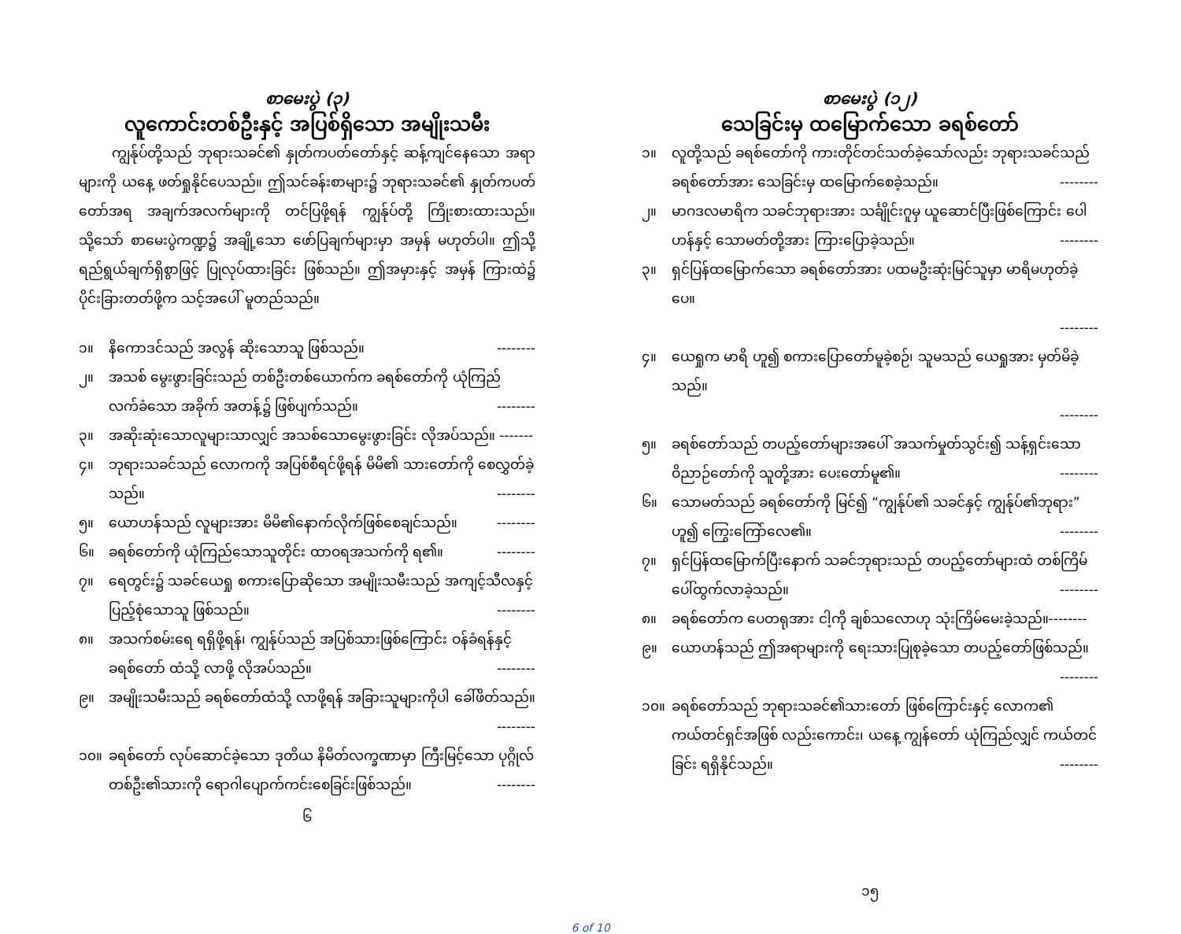စာမေးပွဲ (၃)
လူကောင်းတစ်ဦးနှင့် အပြစ်ရှိသော အမျိုးသမီး
ကျွန်ုပ်တို့သည် ဘုရားသခင်၏ နှုတ်ကပတ်တော်နှင့် ဆန့်ကျင်နေသော အရာများကို ယနေ့ ဖတ်ရှုနိုင်ပေသည်။ ဤသင်ခန်းစာများ၌ ဘုရားသခင်၏ နှုတ်ကပတ်တော်အရ အချက်အလက်များကို တင်ပြဖို့ရန် ကျွန်ုပ်တို့ ကြိုးစားထားသည်။ သို့သော် စာမေးပွဲကဏ္ဍ၌ အချို့သော ဖော်ပြချက်များမှာ အမှန် မဟုတ်ပါ။ ဤသို့ရည်ရွယ်ချက်ရှိစွာဖြင့် ပြုလုပ်ထားခြင်း ဖြစ်သည်။ ဤအမှားနှင့် အမှန် ကြားထဲ၌ ပိုင်းခြားတတ်ဖို့က သင့်အပေါ် မူတည်သည်။
၁။ နိကောဒင်သည် အလွန် ဆိုးသောသူ ဖြစ်သည်။ --------
၂။ အသစ် မွေးဖွားခြင်းသည် တစ်ဦးတစ်ယောက်က ခရစ်တော်ကို ယုံကြည်လက်ခံသော အခိုက် အတန့်၌ ဖြစ်ပျက်သည်။ --------
၃။ အဆိုးဆုံးသောလူများသာလျှင် အသစ်သောမွေးဖွားခြင်း လိုအပ်သည်။ -------
၄။ ဘုရားသခင်သည် လောကကို အပြစ်စီရင်ဖို့ရန် မိမိ၏ သားတော်ကို စေလွှတ်ခဲ့သည်။ --------
၅။ ယောဟန်သည် လူများအား မိမိ၏နောက်လိုက်ဖြစ်စေချင်သည်။ --------
၆။ ခရစ်တော်ကို ယုံကြည်သောသူတိုင်း ထာဝရအသက်ကို ရ၏။ --------
၇။ ရေတွင်း၌ သခင်ယေရှု စကားပြောဆိုသော အမျိုးသမီးသည် အကျင့်သီလနှင့်ပြည့်စုံသောသူ ဖြစ်သည်။ --------
၈။ အသက်စမ်းရေ ရရှိဖို့ရန်၊ ကျွန်ုပ်သည် အပြစ်သားဖြစ်ကြောင်း ဝန်ခံရန်နှင့် ခရစ်တော် ထံသို့ လာဖို့ လိုအပ်သည်။ --------
၉။ အမျိုးသမီးသည် ခရစ်တော်ထံသို့ လာဖို့ရန် အခြားသူများကိုပါ ခေါ်ဖိတ်သည်။
--------
၁၀။ ခရစ်တော် လုပ်ဆောင်ခဲ့သော ဒုတိယ နိမိတ်လက္ခဏာမှာ ကြီးမြင့်သော ပုဂ္ဂိုလ်တစ်ဦး၏သားကို ရောဂါပျောက်ကင်းစေခြင်းဖြစ်သည်။ --------
၆
စာမေးပွဲ (၁၂)
သေခြင်းမှ ထမြောက်သော ခရစ်တော်
၁။ လူတို့သည် ခရစ်တော်ကို ကားတိုင်တင်သတ်ခဲ့သော်လည်း ဘုရားသခင်သည် ခရစ်တော်အား သေခြင်းမှ ထမြောက်စေခဲ့သည်။ --------
၂။ မာဂဒလမာရိက သခင်ဘုရားအား သင်္ချိုင်းဂူမှ ယူဆောင်ပြီးဖြစ်ကြောင်း ပေါဟန်နှင့် သောမတ်တို့အား ကြားပြောခဲ့သည်။ --------
၃။ ရှင်ပြန်ထမြောက်သော ခရစ်တော်အား ပထမဦးဆုံးမြင်သူမှာ မာရိမဟုတ်ခဲ့ပေ။
--------
၄။ ယေရှုက မာရိ ဟူ၍ စကားပြောတော်မူခဲ့စဉ်၊ သူမသည် ယေရှုအား မှတ်မိခဲ့သည်။
--------
၅။ ခရစ်တော်သည် တပည့်တော်များအပေါ် အသက်မှုတ်သွင်း၍ သန့်ရှင်းသောဝိညာဉ်တော်ကို သူတို့အား ပေးတော်မူ၏။ --------
၆။ သောမတ်သည် ခရစ်တော်ကို မြင်၍ “ကျွန်ုပ်၏ သခင်နှင့် ကျွန်ုပ်၏ဘုရား” ဟူ၍ ကြွေးကြော်လေ၏။ --------
၇။ ရှင်ပြန်ထမြောက်ပြီးနောက် သခင်ဘုရားသည် တပည့်တော်များထံ တစ်ကြိမ် ပေါ်ထွက်လာခဲ့သည်။ --------
၈။ ခရစ်တော်က ပေတရုအား ငါ့ကို ချစ်သလောဟု သုံးကြိမ်မေးခဲ့သည်။--------
၉။ ယောဟန်သည် ဤအရာများကို ရေးသားပြုစုခဲ့သော တပည့်တော်ဖြစ်သည်။
--------
၁၀။ ခရစ်တော်သည် ဘုရားသခင်၏သားတော် ဖြစ်ကြောင်းနှင့် လောက၏ ကယ်တင်ရှင်အဖြစ် လည်းကောင်း၊ ယနေ့ ကျွန်တော် ယုံကြည်လျှင် ကယ်တင်ခြင်း ရရှိနိုင်သည်။ --------
၁၅
6 of 10